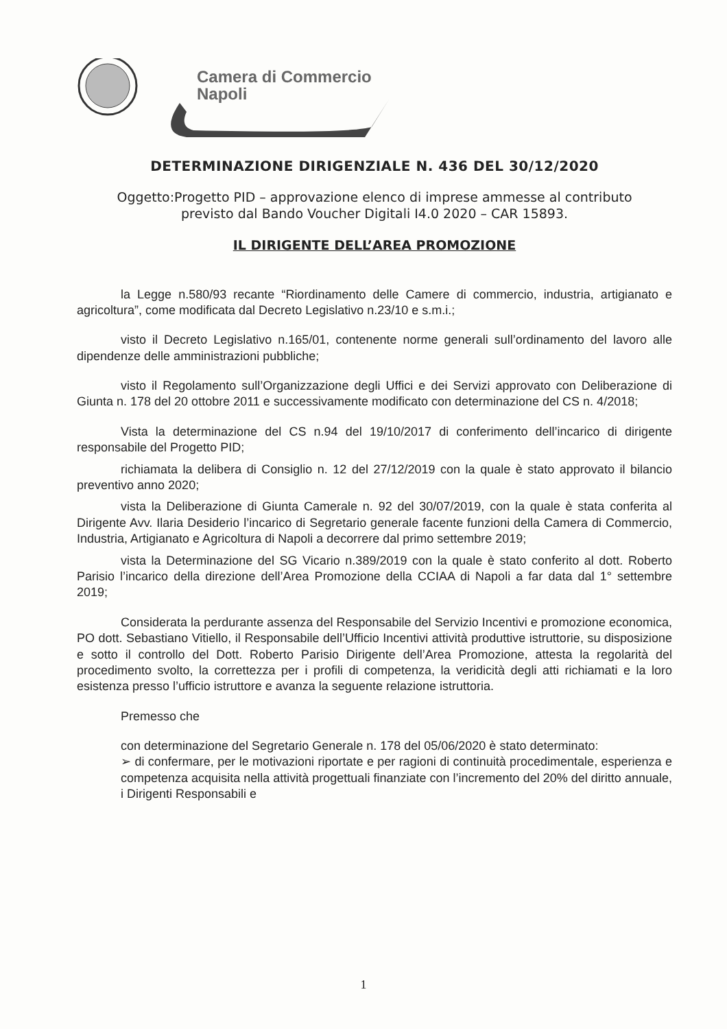Camera di Commercio
Napoli
DETERMINAZIONE DIRIGENZIALE N. 436 DEL 30/12/2020
Oggetto:Progetto PID – approvazione elenco di imprese ammesse al contributo
previsto dal Bando Voucher Digitali I4.0 2020 – CAR 15893.
IL DIRIGENTE DELL’AREA PROMOZIONE
la Legge n.580/93 recante “Riordinamento delle Camere di commercio, industria, artigianato e agricoltura”, come modificata dal Decreto Legislativo n.23/10 e s.m.i.;
visto il Decreto Legislativo n.165/01, contenente norme generali sull’ordinamento del lavoro alle dipendenze delle amministrazioni pubbliche;
visto il Regolamento sull’Organizzazione degli Uffici e dei Servizi approvato con Deliberazione di Giunta n. 178 del 20 ottobre 2011 e successivamente modificato con determinazione del CS n. 4/2018;
Vista la determinazione del CS n.94 del 19/10/2017 di conferimento dell’incarico di dirigente responsabile del Progetto PID;
richiamata la delibera di Consiglio n. 12 del 27/12/2019 con la quale è stato approvato il bilancio preventivo anno 2020;
vista la Deliberazione di Giunta Camerale n. 92 del 30/07/2019, con la quale è stata conferita al Dirigente Avv. Ilaria Desiderio l’incarico di Segretario generale facente funzioni della Camera di Commercio, Industria, Artigianato e Agricoltura di Napoli a decorrere dal primo settembre 2019;
vista la Determinazione del SG Vicario n.389/2019 con la quale è stato conferito al dott. Roberto Parisio l’incarico della direzione dell’Area Promozione della CCIAA di Napoli a far data dal 1° settembre 2019;
Considerata la perdurante assenza del Responsabile del Servizio Incentivi e promozione economica, PO dott. Sebastiano Vitiello, il Responsabile dell’Ufficio Incentivi attività produttive istruttorie, su disposizione e sotto il controllo del Dott. Roberto Parisio Dirigente dell’Area Promozione, attesta la regolarità del procedimento svolto, la correttezza per i profili di competenza, la veridicità degli atti richiamati e la loro esistenza presso l’ufficio istruttore e avanza la seguente relazione istruttoria.
Premesso che
con determinazione del Segretario Generale n. 178 del 05/06/2020 è stato determinato:
➢ di confermare, per le motivazioni riportate e per ragioni di continuità procedimentale, esperienza e competenza acquisita nella attività progettuali finanziate con l’incremento del 20% del diritto annuale, i Dirigenti Responsabili e
1